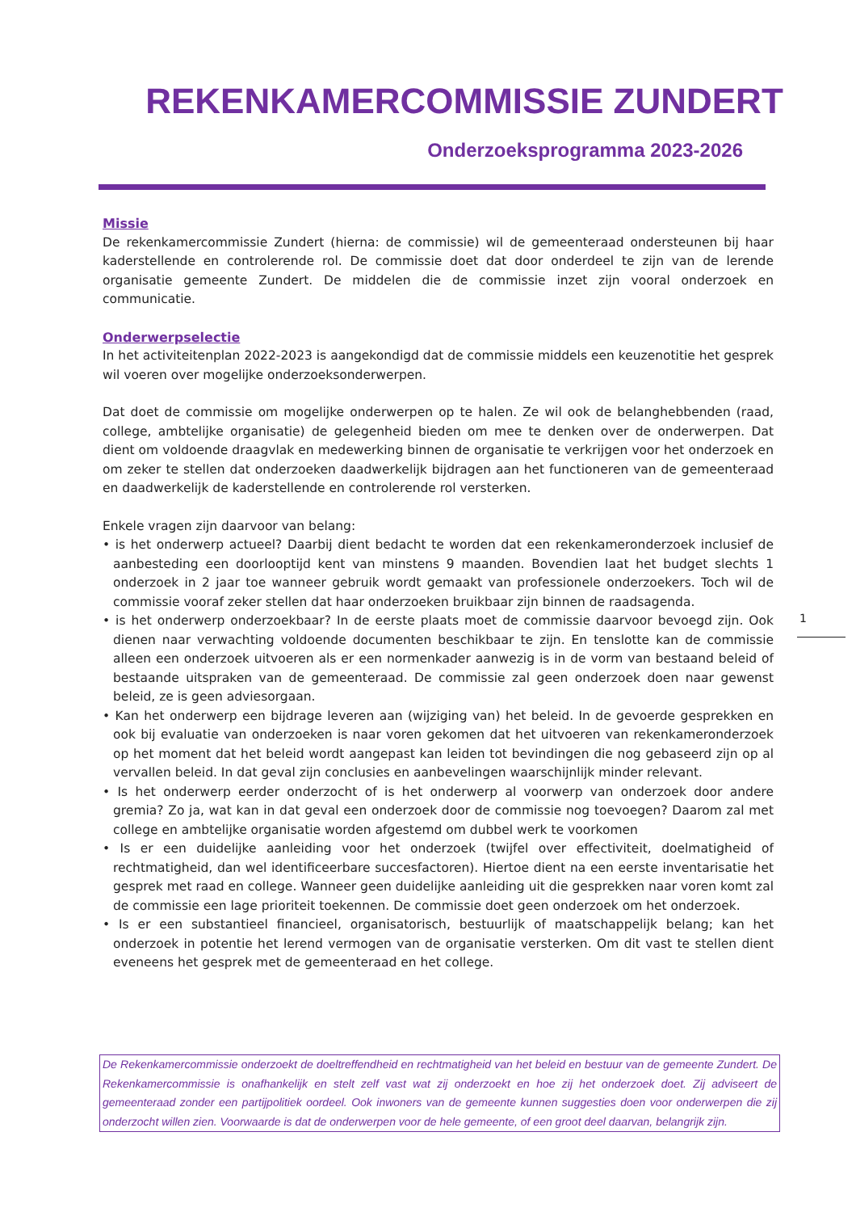REKENKAMERCOMMISSIE ZUNDERT
Onderzoeksprogramma 2023-2026
Missie
De rekenkamercommissie Zundert (hierna: de commissie) wil de gemeenteraad ondersteunen bij haar kaderstellende en controlerende rol. De commissie doet dat door onderdeel te zijn van de lerende organisatie gemeente Zundert. De middelen die de commissie inzet zijn vooral onderzoek en communicatie.
Onderwerpselectie
In het activiteitenplan 2022-2023 is aangekondigd dat de commissie middels een keuzenotitie het gesprek wil voeren over mogelijke onderzoeksonderwerpen.
Dat doet de commissie om mogelijke onderwerpen op te halen. Ze wil ook de belanghebbenden (raad, college, ambtelijke organisatie) de gelegenheid bieden om mee te denken over de onderwerpen. Dat dient om voldoende draagvlak en medewerking binnen de organisatie te verkrijgen voor het onderzoek en om zeker te stellen dat onderzoeken daadwerkelijk bijdragen aan het functioneren van de gemeenteraad en daadwerkelijk de kaderstellende en controlerende rol versterken.
Enkele vragen zijn daarvoor van belang:
• is het onderwerp actueel? Daarbij dient bedacht te worden dat een rekenkameronderzoek inclusief de aanbesteding een doorlooptijd kent van minstens 9 maanden. Bovendien laat het budget slechts 1 onderzoek in 2 jaar toe wanneer gebruik wordt gemaakt van professionele onderzoekers. Toch wil de commissie vooraf zeker stellen dat haar onderzoeken bruikbaar zijn binnen de raadsagenda.
• is het onderwerp onderzoekbaar? In de eerste plaats moet de commissie daarvoor bevoegd zijn. Ook dienen naar verwachting voldoende documenten beschikbaar te zijn. En tenslotte kan de commissie alleen een onderzoek uitvoeren als er een normenkader aanwezig is in de vorm van bestaand beleid of bestaande uitspraken van de gemeenteraad. De commissie zal geen onderzoek doen naar gewenst beleid, ze is geen adviesorgaan.
• Kan het onderwerp een bijdrage leveren aan (wijziging van) het beleid. In de gevoerde gesprekken en ook bij evaluatie van onderzoeken is naar voren gekomen dat het uitvoeren van rekenkameronderzoek op het moment dat het beleid wordt aangepast kan leiden tot bevindingen die nog gebaseerd zijn op al vervallen beleid. In dat geval zijn conclusies en aanbevelingen waarschijnlijk minder relevant.
• Is het onderwerp eerder onderzocht of is het onderwerp al voorwerp van onderzoek door andere gremia? Zo ja, wat kan in dat geval een onderzoek door de commissie nog toevoegen? Daarom zal met college en ambtelijke organisatie worden afgestemd om dubbel werk te voorkomen
• Is er een duidelijke aanleiding voor het onderzoek (twijfel over effectiviteit, doelmatigheid of rechtmatigheid, dan wel identificeerbare succesfactoren). Hiertoe dient na een eerste inventarisatie het gesprek met raad en college. Wanneer geen duidelijke aanleiding uit die gesprekken naar voren komt zal de commissie een lage prioriteit toekennen. De commissie doet geen onderzoek om het onderzoek.
• Is er een substantieel financieel, organisatorisch, bestuurlijk of maatschappelijk belang; kan het onderzoek in potentie het lerend vermogen van de organisatie versterken. Om dit vast te stellen dient eveneens het gesprek met de gemeenteraad en het college.
1
De Rekenkamercommissie onderzoekt de doeltreffendheid en rechtmatigheid van het beleid en bestuur van de gemeente Zundert. De Rekenkamercommissie is onafhankelijk en stelt zelf vast wat zij onderzoekt en hoe zij het onderzoek doet. Zij adviseert de gemeenteraad zonder een partijpolitiek oordeel. Ook inwoners van de gemeente kunnen suggesties doen voor onderwerpen die zij onderzocht willen zien. Voorwaarde is dat de onderwerpen voor de hele gemeente, of een groot deel daarvan, belangrijk zijn.